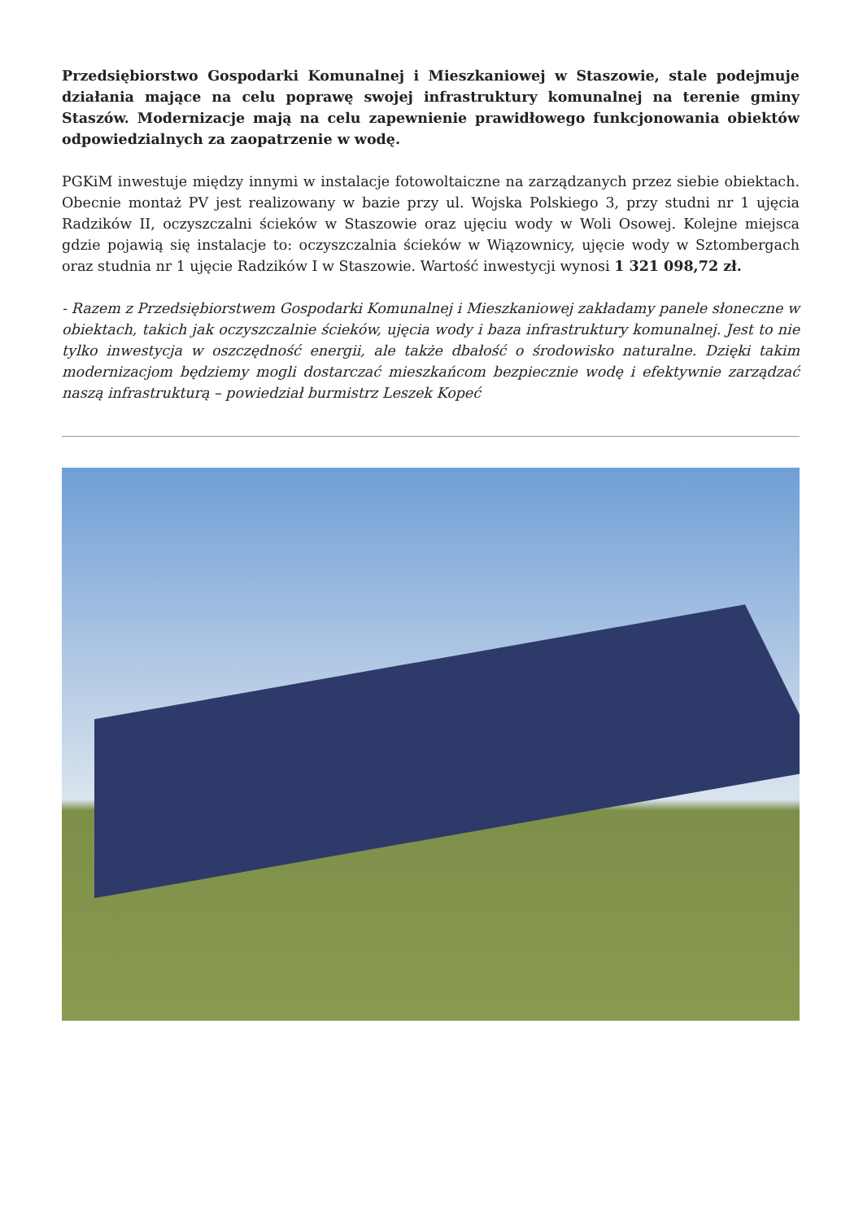Przedsiębiorstwo Gospodarki Komunalnej i Mieszkaniowej w Staszowie, stale podejmuje działania mające na celu poprawę swojej infrastruktury komunalnej na terenie gminy Staszów. Modernizacje mają na celu zapewnienie prawidłowego funkcjonowania obiektów odpowiedzialnych za zaopatrzenie w wodę.
PGKiM inwestuje między innymi w instalacje fotowoltaiczne na zarządzanych przez siebie obiektach. Obecnie montaż PV jest realizowany w bazie przy ul. Wojska Polskiego 3, przy studni nr 1 ujęcia Radzików II, oczyszczalni ścieków w Staszowie oraz ujęciu wody w Woli Osowej. Kolejne miejsca gdzie pojawią się instalacje to: oczyszczalnia ścieków w Wiązownicy, ujęcie wody w Sztombergach oraz studnia nr 1 ujęcie Radzików I w Staszowie. Wartość inwestycji wynosi 1 321 098,72 zł.
- Razem z Przedsiębiorstwem Gospodarki Komunalnej i Mieszkaniowej zakładamy panele słoneczne w obiektach, takich jak oczyszczalnie ścieków, ujęcia wody i baza infrastruktury komunalnej. Jest to nie tylko inwestycja w oszczędność energii, ale także dbałość o środowisko naturalne. Dzięki takim modernizacjom będziemy mogli dostarczać mieszkańcom bezpiecznie wodę i efektywnie zarządzać naszą infrastrukturą – powiedział burmistrz Leszek Kopeć